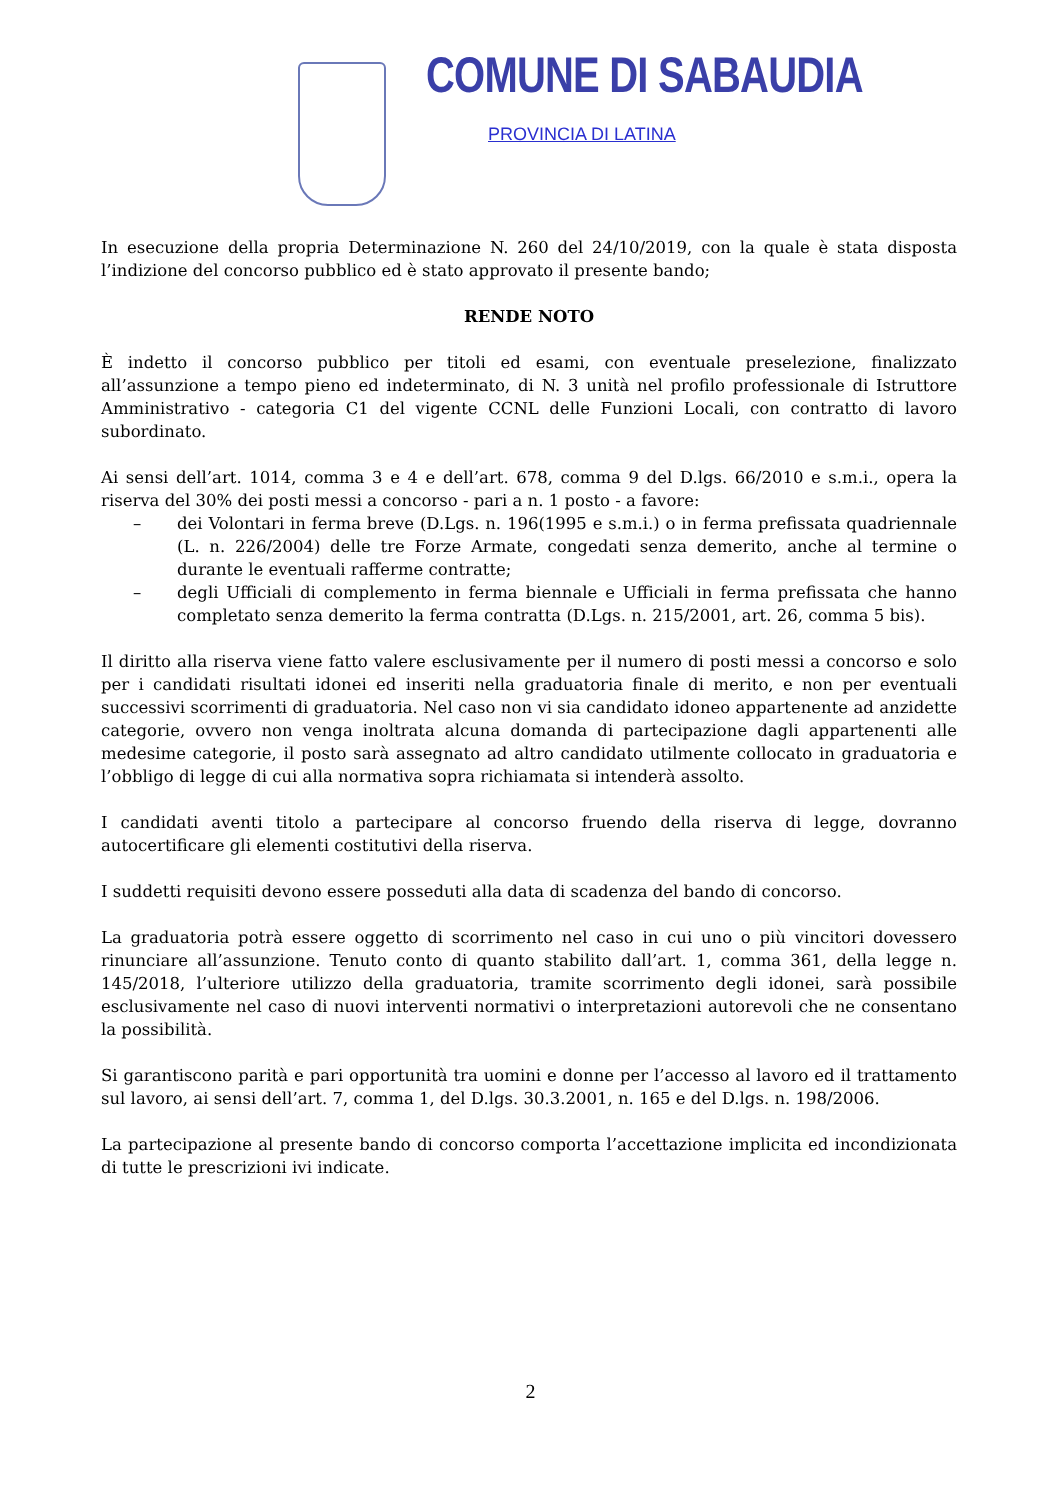COMUNE DI SABAUDIA
PROVINCIA DI LATINA
In esecuzione della propria Determinazione N. 260 del 24/10/2019, con la quale è stata disposta l’indizione del concorso pubblico ed è stato approvato il presente bando;
RENDE NOTO
È indetto il concorso pubblico per titoli ed esami, con eventuale preselezione, finalizzato all’assunzione a tempo pieno ed indeterminato, di N. 3 unità nel profilo professionale di Istruttore Amministrativo - categoria C1 del vigente CCNL delle Funzioni Locali, con contratto di lavoro subordinato.
Ai sensi dell’art. 1014, comma 3 e 4 e dell’art. 678, comma 9 del D.lgs. 66/2010 e s.m.i., opera la riserva del 30% dei posti messi a concorso - pari a n. 1 posto - a favore:
– dei Volontari in ferma breve (D.Lgs. n. 196(1995 e s.m.i.) o in ferma prefissata quadriennale (L. n. 226/2004) delle tre Forze Armate, congedati senza demerito, anche al termine o durante le eventuali rafferme contratte;
– degli Ufficiali di complemento in ferma biennale e Ufficiali in ferma prefissata che hanno completato senza demerito la ferma contratta (D.Lgs. n. 215/2001, art. 26, comma 5 bis).
Il diritto alla riserva viene fatto valere esclusivamente per il numero di posti messi a concorso e solo per i candidati risultati idonei ed inseriti nella graduatoria finale di merito, e non per eventuali successivi scorrimenti di graduatoria. Nel caso non vi sia candidato idoneo appartenente ad anzidette categorie, ovvero non venga inoltrata alcuna domanda di partecipazione dagli appartenenti alle medesime categorie, il posto sarà assegnato ad altro candidato utilmente collocato in graduatoria e l’obbligo di legge di cui alla normativa sopra richiamata si intenderà assolto.
I candidati aventi titolo a partecipare al concorso fruendo della riserva di legge, dovranno autocertificare gli elementi costitutivi della riserva.
I suddetti requisiti devono essere posseduti alla data di scadenza del bando di concorso.
La graduatoria potrà essere oggetto di scorrimento nel caso in cui uno o più vincitori dovessero rinunciare all’assunzione. Tenuto conto di quanto stabilito dall’art. 1, comma 361, della legge n. 145/2018, l’ulteriore utilizzo della graduatoria, tramite scorrimento degli idonei, sarà possibile esclusivamente nel caso di nuovi interventi normativi o interpretazioni autorevoli che ne consentano la possibilità.
Si garantiscono parità e pari opportunità tra uomini e donne per l’accesso al lavoro ed il trattamento sul lavoro, ai sensi dell’art. 7, comma 1, del D.lgs. 30.3.2001, n. 165 e del D.lgs. n. 198/2006.
La partecipazione al presente bando di concorso comporta l’accettazione implicita ed incondizionata di tutte le prescrizioni ivi indicate.
2